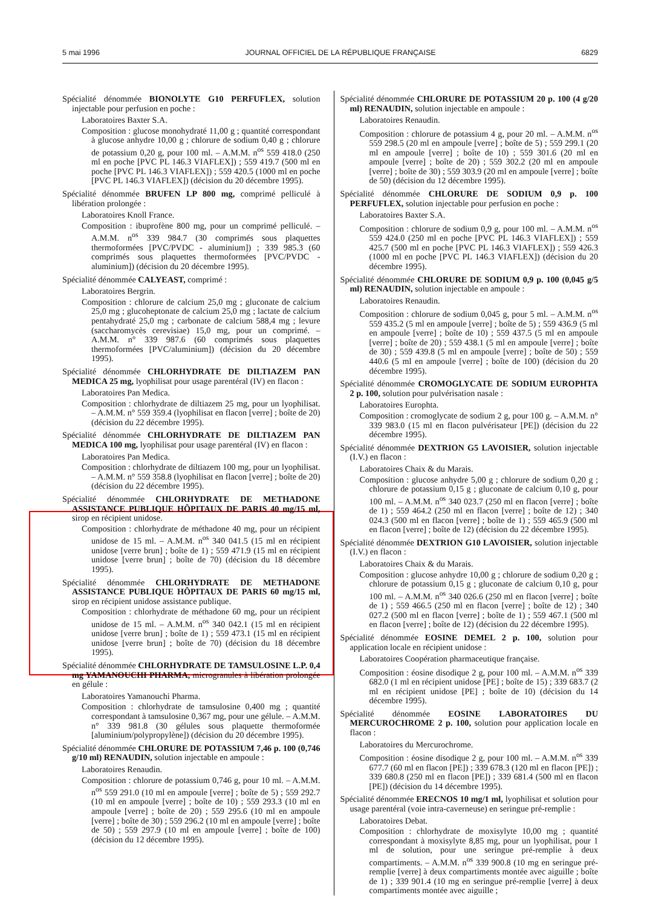5 mai 1996 JOURNAL OFFICIEL DE LA RÉPUBLIQUE FRANÇAISE 6829
Spécialité dénommée BIONOLYTE G10 PERFUFLEX, solution injectable pour perfusion en poche :
Laboratoires Baxter S.A.
Composition : glucose monohydraté 11,00 g ; quantité correspondant à glucose anhydre 10,00 g ; chlorure de sodium 0,40 g ; chlorure de potassium 0,20 g, pour 100 ml. – A.M.M. n<sup>os</sup> 559 418.0 (250 ml en poche [PVC PL 146.3 VIAFLEX]) ; 559 419.7 (500 ml en poche [PVC PL 146.3 VIAFLEX]) ; 559 420.5 (1000 ml en poche [PVC PL 146.3 VIAFLEX]) (décision du 20 décembre 1995).
Spécialité dénommée BRUFEN LP 800 mg, comprimé pelliculé à libération prolongée :
Laboratoires Knoll France.
Composition : ibuprofène 800 mg, pour un comprimé pelliculé. – A.M.M. n<sup>os</sup> 339 984.7 (30 comprimés sous plaquettes thermoformées [PVC/PVDC - aluminium]) ; 339 985.3 (60 comprimés sous plaquettes thermoformées [PVC/PVDC - aluminium]) (décision du 20 décembre 1995).
Spécialité dénommée CALYEAST, comprimé :
Laboratoires Bergrin.
Composition : chlorure de calcium 25,0 mg ; gluconate de calcium 25,0 mg ; glucoheptonate de calcium 25,0 mg ; lactate de calcium pentahydraté 25,0 mg ; carbonate de calcium 588,4 mg ; levure (saccharomycès cerevisiae) 15,0 mg, pour un comprimé. – A.M.M. n° 339 987.6 (60 comprimés sous plaquettes thermoformées [PVC/aluminium]) (décision du 20 décembre 1995).
Spécialité dénommée CHLORHYDRATE DE DILTIAZEM PAN MEDICA 25 mg, lyophilisat pour usage parentéral (IV) en flacon :
Laboratoires Pan Medica.
Composition : chlorhydrate de diltiazem 25 mg, pour un lyophilisat. – A.M.M. n° 559 359.4 (lyophilisat en flacon [verre] ; boîte de 20) (décision du 22 décembre 1995).
Spécialité dénommée CHLORHYDRATE DE DILTIAZEM PAN MEDICA 100 mg, lyophilisat pour usage parentéral (IV) en flacon :
Laboratoires Pan Medica.
Composition : chlorhydrate de diltiazem 100 mg, pour un lyophilisat. – A.M.M. n° 559 358.8 (lyophilisat en flacon [verre] ; boîte de 20) (décision du 22 décembre 1995).
Spécialité dénommée CHLORHYDRATE DE METHADONE ASSISTANCE PUBLIQUE HÔPITAUX DE PARIS 40 mg/15 ml, sirop en récipient unidose.
Composition : chlorhydrate de méthadone 40 mg, pour un récipient unidose de 15 ml. – A.M.M. n<sup>os</sup> 340 041.5 (15 ml en récipient unidose [verre brun] ; boîte de 1) ; 559 471.9 (15 ml en récipient unidose [verre brun] ; boîte de 70) (décision du 18 décembre 1995).
Spécialité dénommée CHLORHYDRATE DE METHADONE ASSISTANCE PUBLIQUE HÔPITAUX DE PARIS 60 mg/15 ml, sirop en récipient unidose assistance publique.
Composition : chlorhydrate de méthadone 60 mg, pour un récipient unidose de 15 ml. – A.M.M. n<sup>os</sup> 340 042.1 (15 ml en récipient unidose [verre brun] ; boîte de 1) ; 559 473.1 (15 ml en récipient unidose [verre brun] ; boîte de 70) (décision du 18 décembre 1995).
Spécialité dénommée CHLORHYDRATE DE TAMSULOSINE L.P. 0,4 mg YAMANOUCHI PHARMA, microgranules à libération prolongée en gélule :
Laboratoires Yamanouchi Pharma.
Composition : chlorhydrate de tamsulosine 0,400 mg ; quantité correspondant à tamsulosine 0,367 mg, pour une gélule. – A.M.M. n° 339 981.8 (30 gélules sous plaquette thermoformée [aluminium/polypropylène]) (décision du 20 décembre 1995).
Spécialité dénommée CHLORURE DE POTASSIUM 7,46 p. 100 (0,746 g/10 ml) RENAUDIN, solution injectable en ampoule :
Laboratoires Renaudin.
Composition : chlorure de potassium 0,746 g, pour 10 ml. – A.M.M. n<sup>os</sup> 559 291.0 (10 ml en ampoule [verre] ; boîte de 5) ; 559 292.7 (10 ml en ampoule [verre] ; boîte de 10) ; 559 293.3 (10 ml en ampoule [verre] ; boîte de 20) ; 559 295.6 (10 ml en ampoule [verre] ; boîte de 30) ; 559 296.2 (10 ml en ampoule [verre] ; boîte de 50) ; 559 297.9 (10 ml en ampoule [verre] ; boîte de 100) (décision du 12 décembre 1995).
Spécialité dénommée CHLORURE DE POTASSIUM 20 p. 100 (4 g/20 ml) RENAUDIN, solution injectable en ampoule :
Laboratoires Renaudin.
Composition : chlorure de potassium 4 g, pour 20 ml. – A.M.M. n<sup>os</sup> 559 298.5 (20 ml en ampoule [verre] ; boîte de 5) ; 559 299.1 (20 ml en ampoule [verre] ; boîte de 10) ; 559 301.6 (20 ml en ampoule [verre] ; boîte de 20) ; 559 302.2 (20 ml en ampoule [verre] ; boîte de 30) ; 559 303.9 (20 ml en ampoule [verre] ; boîte de 50) (décision du 12 décembre 1995).
Spécialité dénommée CHLORURE DE SODIUM 0,9 p. 100 PERFUFLEX, solution injectable pour perfusion en poche :
Laboratoires Baxter S.A.
Composition : chlorure de sodium 0,9 g, pour 100 ml. – A.M.M. n<sup>os</sup> 559 424.0 (250 ml en poche [PVC PL 146.3 VIAFLEX]) ; 559 425.7 (500 ml en poche [PVC PL 146.3 VIAFLEX]) ; 559 426.3 (1000 ml en poche [PVC PL 146.3 VIAFLEX]) (décision du 20 décembre 1995).
Spécialité dénommée CHLORURE DE SODIUM 0,9 p. 100 (0,045 g/5 ml) RENAUDIN, solution injectable en ampoule :
Laboratoires Renaudin.
Composition : chlorure de sodium 0,045 g, pour 5 ml. – A.M.M. n<sup>os</sup> 559 435.2 (5 ml en ampoule [verre] ; boîte de 5) ; 559 436.9 (5 ml en ampoule [verre] ; boîte de 10) ; 559 437.5 (5 ml en ampoule [verre] ; boîte de 20) ; 559 438.1 (5 ml en ampoule [verre] ; boîte de 30) ; 559 439.8 (5 ml en ampoule [verre] ; boîte de 50) ; 559 440.6 (5 ml en ampoule [verre] ; boîte de 100) (décision du 20 décembre 1995).
Spécialité dénommée CROMOGLYCATE DE SODIUM EUROPHTA 2 p. 100, solution pour pulvérisation nasale :
Laboratoires Europhta.
Composition : cromoglycate de sodium 2 g, pour 100 g. – A.M.M. n° 339 983.0 (15 ml en flacon pulvérisateur [PE]) (décision du 22 décembre 1995).
Spécialité dénommée DEXTRION G5 LAVOISIER, solution injectable (I.V.) en flacon :
Laboratoires Chaix & du Marais.
Composition : glucose anhydre 5,00 g ; chlorure de sodium 0,20 g ; chlorure de potassium 0,15 g ; gluconate de calcium 0,10 g, pour 100 ml. – A.M.M. n<sup>os</sup> 340 023.7 (250 ml en flacon [verre] ; boîte de 1) ; 559 464.2 (250 ml en flacon [verre] ; boîte de 12) ; 340 024.3 (500 ml en flacon [verre] ; boîte de 1) ; 559 465.9 (500 ml en flacon [verre] ; boîte de 12) (décision du 22 décembre 1995).
Spécialité dénommée DEXTRION G10 LAVOISIER, solution injectable (I.V.) en flacon :
Laboratoires Chaix & du Marais.
Composition : glucose anhydre 10,00 g ; chlorure de sodium 0,20 g ; chlorure de potassium 0,15 g ; gluconate de calcium 0,10 g, pour 100 ml. – A.M.M. n<sup>os</sup> 340 026.6 (250 ml en flacon [verre] ; boîte de 1) ; 559 466.5 (250 ml en flacon [verre] ; boîte de 12) ; 340 027.2 (500 ml en flacon [verre] ; boîte de 1) ; 559 467.1 (500 ml en flacon [verre] ; boîte de 12) (décision du 22 décembre 1995).
Spécialité dénommée EOSINE DEMEL 2 p. 100, solution pour application locale en récipient unidose :
Laboratoires Coopération pharmaceutique française.
Composition : éosine disodique 2 g, pour 100 ml. – A.M.M. n<sup>os</sup> 339 682.0 (1 ml en récipient unidose [PE] ; boîte de 15) ; 339 683.7 (2 ml en récipient unidose [PE] ; boîte de 10) (décision du 14 décembre 1995).
Spécialité dénommée EOSINE LABORATOIRES DU MERCUROCHROME 2 p. 100, solution pour application locale en flacon :
Laboratoires du Mercurochrome.
Composition : éosine disodique 2 g, pour 100 ml. – A.M.M. n<sup>os</sup> 339 677.7 (60 ml en flacon [PE]) ; 339 678.3 (120 ml en flacon [PE]) ; 339 680.8 (250 ml en flacon [PE]) ; 339 681.4 (500 ml en flacon [PE]) (décision du 14 décembre 1995).
Spécialité dénommée ERECNOS 10 mg/1 ml, lyophilisat et solution pour usage parentéral (voie intra-caverneuse) en seringue pré-remplie :
Laboratoires Debat.
Composition : chlorhydrate de moxisylyte 10,00 mg ; quantité correspondant à moxisylyte 8,85 mg, pour un lyophilisat, pour 1 ml de solution, pour une seringue pré-remplie à deux compartiments. – A.M.M. n<sup>os</sup> 339 900.8 (10 mg en seringue pré-remplie [verre] à deux compartiments montée avec aiguille ; boîte de 1) ; 339 901.4 (10 mg en seringue pré-remplie [verre] à deux compartiments montée avec aiguille ;